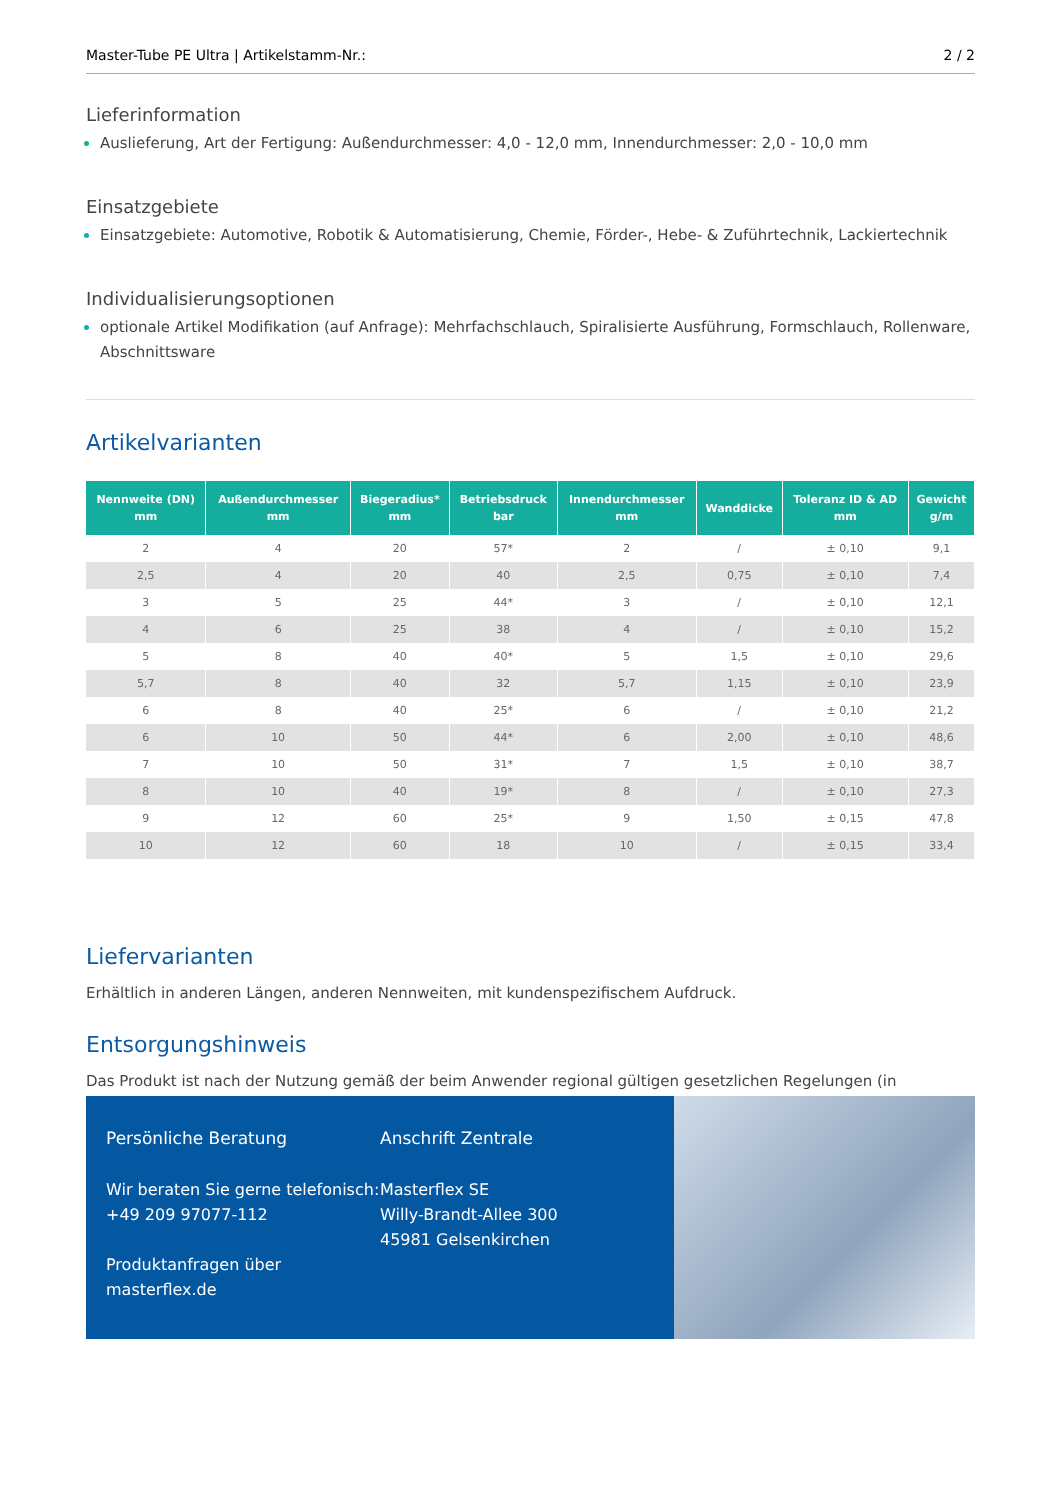Master-Tube PE Ultra | Artikelstamm-Nr.: 2 / 2
Lieferinformation
Auslieferung, Art der Fertigung: Außendurchmesser: 4,0 - 12,0 mm, Innendurchmesser: 2,0 - 10,0 mm
Einsatzgebiete
Einsatzgebiete: Automotive, Robotik & Automatisierung, Chemie, Förder-, Hebe- & Zuführtechnik, Lackiertechnik
Individualisierungsoptionen
optionale Artikel Modifikation (auf Anfrage): Mehrfachschlauch, Spiralisierte Ausführung, Formschlauch, Rollenware, Abschnittsware
Artikelvarianten
| Nennweite (DN) mm | Außendurchmesser mm | Biegeradius* mm | Betriebsdruck bar | Innendurchmesser mm | Wanddicke | Toleranz ID & AD mm | Gewicht g/m |
| --- | --- | --- | --- | --- | --- | --- | --- |
| 2 | 4 | 20 | 57* | 2 | / | ± 0,10 | 9,1 |
| 2,5 | 4 | 20 | 40 | 2,5 | 0,75 | ± 0,10 | 7,4 |
| 3 | 5 | 25 | 44* | 3 | / | ± 0,10 | 12,1 |
| 4 | 6 | 25 | 38 | 4 | / | ± 0,10 | 15,2 |
| 5 | 8 | 40 | 40* | 5 | 1,5 | ± 0,10 | 29,6 |
| 5,7 | 8 | 40 | 32 | 5,7 | 1,15 | ± 0,10 | 23,9 |
| 6 | 8 | 40 | 25* | 6 | / | ± 0,10 | 21,2 |
| 6 | 10 | 50 | 44* | 6 | 2,00 | ± 0,10 | 48,6 |
| 7 | 10 | 50 | 31* | 7 | 1,5 | ± 0,10 | 38,7 |
| 8 | 10 | 40 | 19* | 8 | / | ± 0,10 | 27,3 |
| 9 | 12 | 60 | 25* | 9 | 1,50 | ± 0,15 | 47,8 |
| 10 | 12 | 60 | 18 | 10 | / | ± 0,15 | 33,4 |
Liefervarianten
Erhältlich in anderen Längen, anderen Nennweiten, mit kundenspezifischem Aufdruck.
Entsorgungshinweis
Das Produkt ist nach der Nutzung gemäß der beim Anwender regional gültigen gesetzlichen Regelungen (in
Persönliche Beratung
Wir beraten Sie gerne telefonisch:
+49 209 97077-112
Produktanfragen über masterflex.de
Anschrift Zentrale
Masterflex SE
Willy-Brandt-Allee 300
45981 Gelsenkirchen